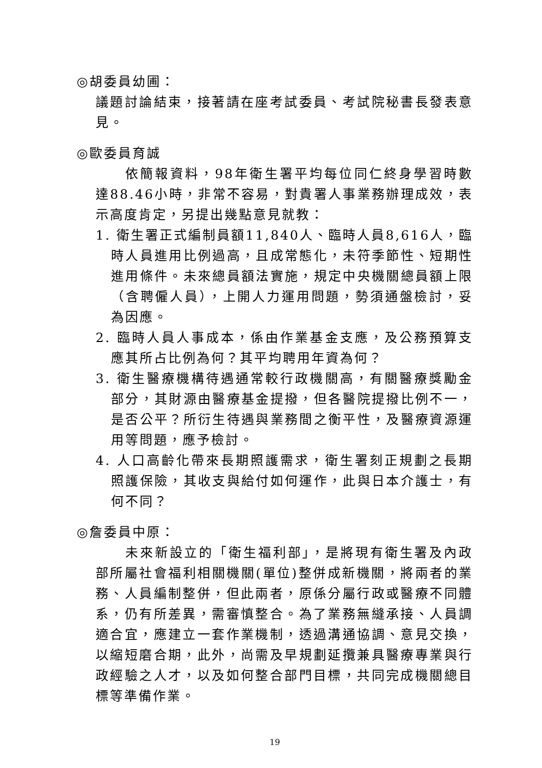◎胡委員幼圃：
議題討論結束，接著請在座考試委員、考試院秘書長發表意見。
◎歐委員育誠
依簡報資料，98年衛生署平均每位同仁終身學習時數達88.46小時，非常不容易，對貴署人事業務辦理成效，表示高度肯定，另提出幾點意見就教：
1. 衛生署正式編制員額11,840人、臨時人員8,616人，臨時人員進用比例過高，且成常態化，未符季節性、短期性進用條件。未來總員額法實施，規定中央機關總員額上限（含聘僱人員），上開人力運用問題，勢須通盤檢討，妥為因應。
2. 臨時人員人事成本，係由作業基金支應，及公務預算支應其所占比例為何？其平均聘用年資為何？
3. 衛生醫療機構待遇通常較行政機關高，有關醫療獎勵金部分，其財源由醫療基金提撥，但各醫院提撥比例不一，是否公平？所衍生待遇與業務間之衡平性，及醫療資源運用等問題，應予檢討。
4. 人口高齡化帶來長期照護需求，衛生署刻正規劃之長期照護保險，其收支與給付如何運作，此與日本介護士，有何不同？
◎詹委員中原：
未來新設立的「衛生福利部」，是將現有衛生署及內政部所屬社會福利相關機關(單位)整併成新機關，將兩者的業務、人員編制整併，但此兩者，原係分屬行政或醫療不同體系，仍有所差異，需審慎整合。為了業務無縫承接、人員調適合宜，應建立一套作業機制，透過溝通協調、意見交換，以縮短磨合期，此外，尚需及早規劃延攬兼具醫療專業與行政經驗之人才，以及如何整合部門目標，共同完成機關總目標等準備作業。
19